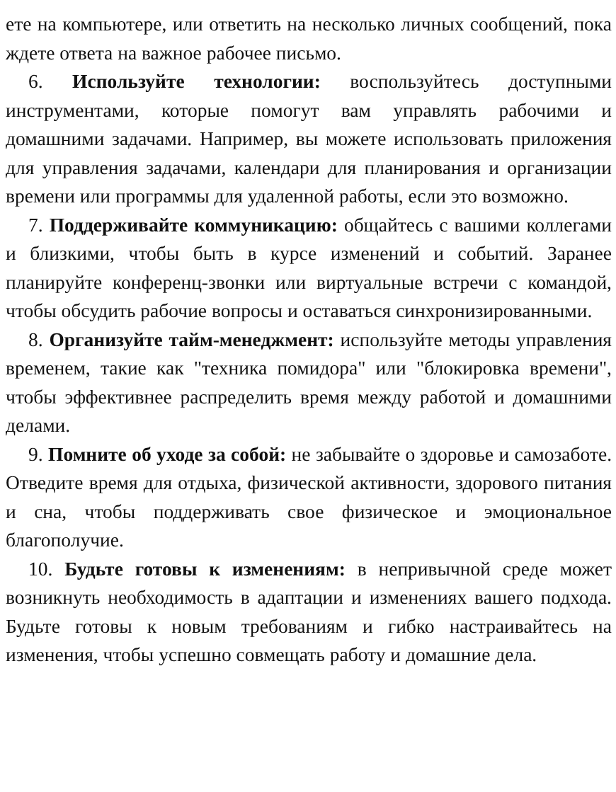ете на компьютере, или ответить на несколько личных сообщений, пока ждете ответа на важное рабочее письмо.
6. Используйте технологии: воспользуйтесь доступными инструментами, которые помогут вам управлять рабочими и домашними задачами. Например, вы можете использовать приложения для управления задачами, календари для планирования и организации времени или программы для удаленной работы, если это возможно.
7. Поддерживайте коммуникацию: общайтесь с вашими коллегами и близкими, чтобы быть в курсе изменений и событий. Заранее планируйте конференц-звонки или виртуальные встречи с командой, чтобы обсудить рабочие вопросы и оставаться синхронизированными.
8. Организуйте тайм-менеджмент: используйте методы управления временем, такие как "техника помидора" или "блокировка времени", чтобы эффективнее распределить время между работой и домашними делами.
9. Помните об уходе за собой: не забывайте о здоровье и самозаботе. Отведите время для отдыха, физической активности, здорового питания и сна, чтобы поддерживать свое физическое и эмоциональное благополучие.
10. Будьте готовы к изменениям: в непривычной среде может возникнуть необходимость в адаптации и изменениях вашего подхода. Будьте готовы к новым требованиям и гибко настраивайтесь на изменения, чтобы успешно совмещать работу и домашние дела.